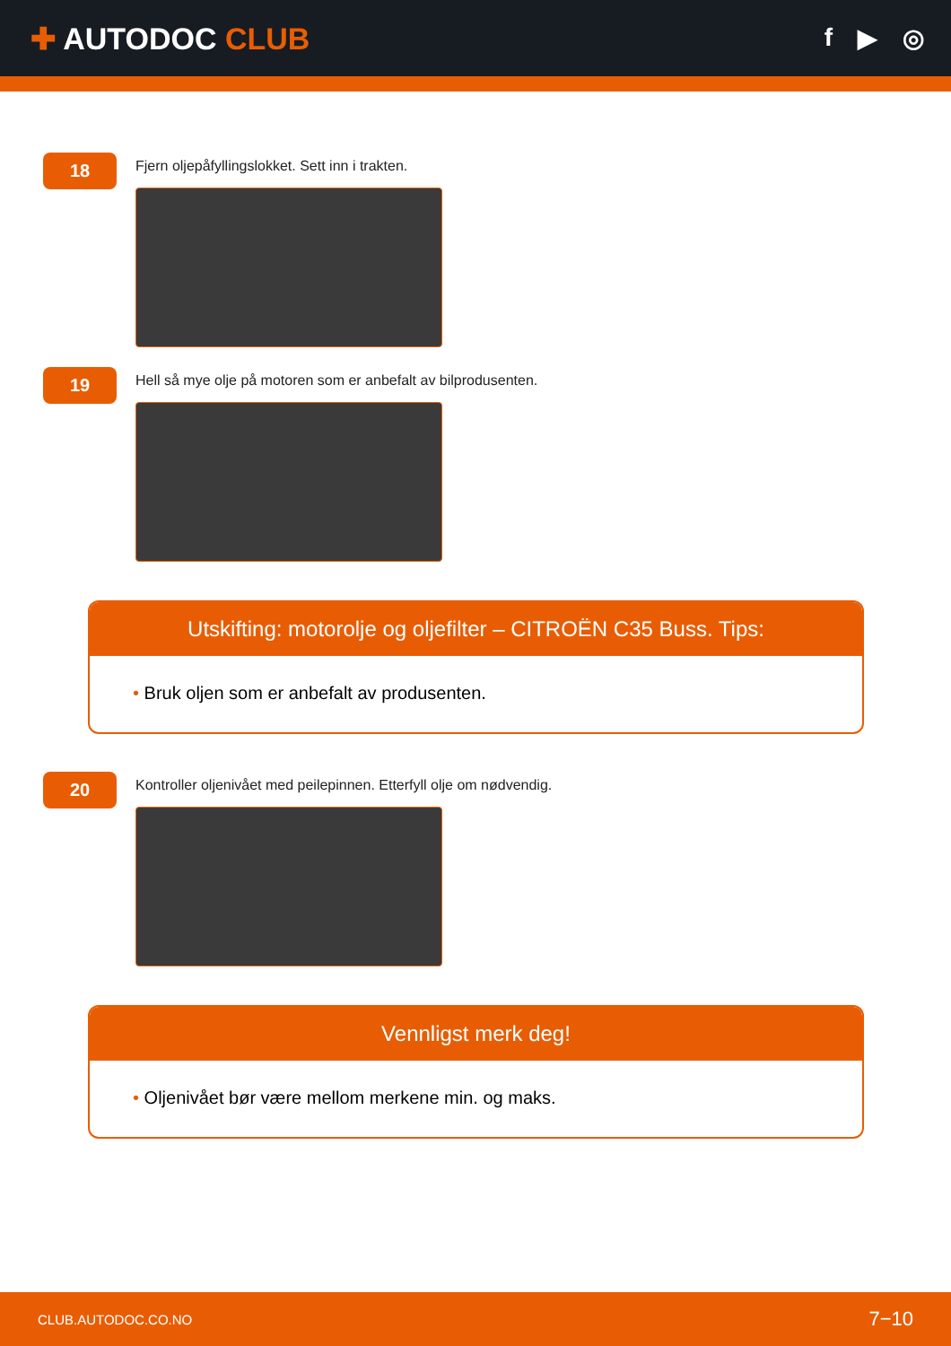✚ AUTODOC CLUB
f ▶ ◎
18
Fjern oljepåfyllingslokket. Sett inn i trakten.
19
Hell så mye olje på motoren som er anbefalt av bilprodusenten.
Utskifting: motorolje og oljefilter – CITROËN C35 Buss. Tips:
• Bruk oljen som er anbefalt av produsenten.
20
Kontroller oljenivået med peilepinnen. Etterfyll olje om nødvendig.
Vennligst merk deg!
• Oljenivået bør være mellom merkene min. og maks.
CLUB.AUTODOC.CO.NO 7−10